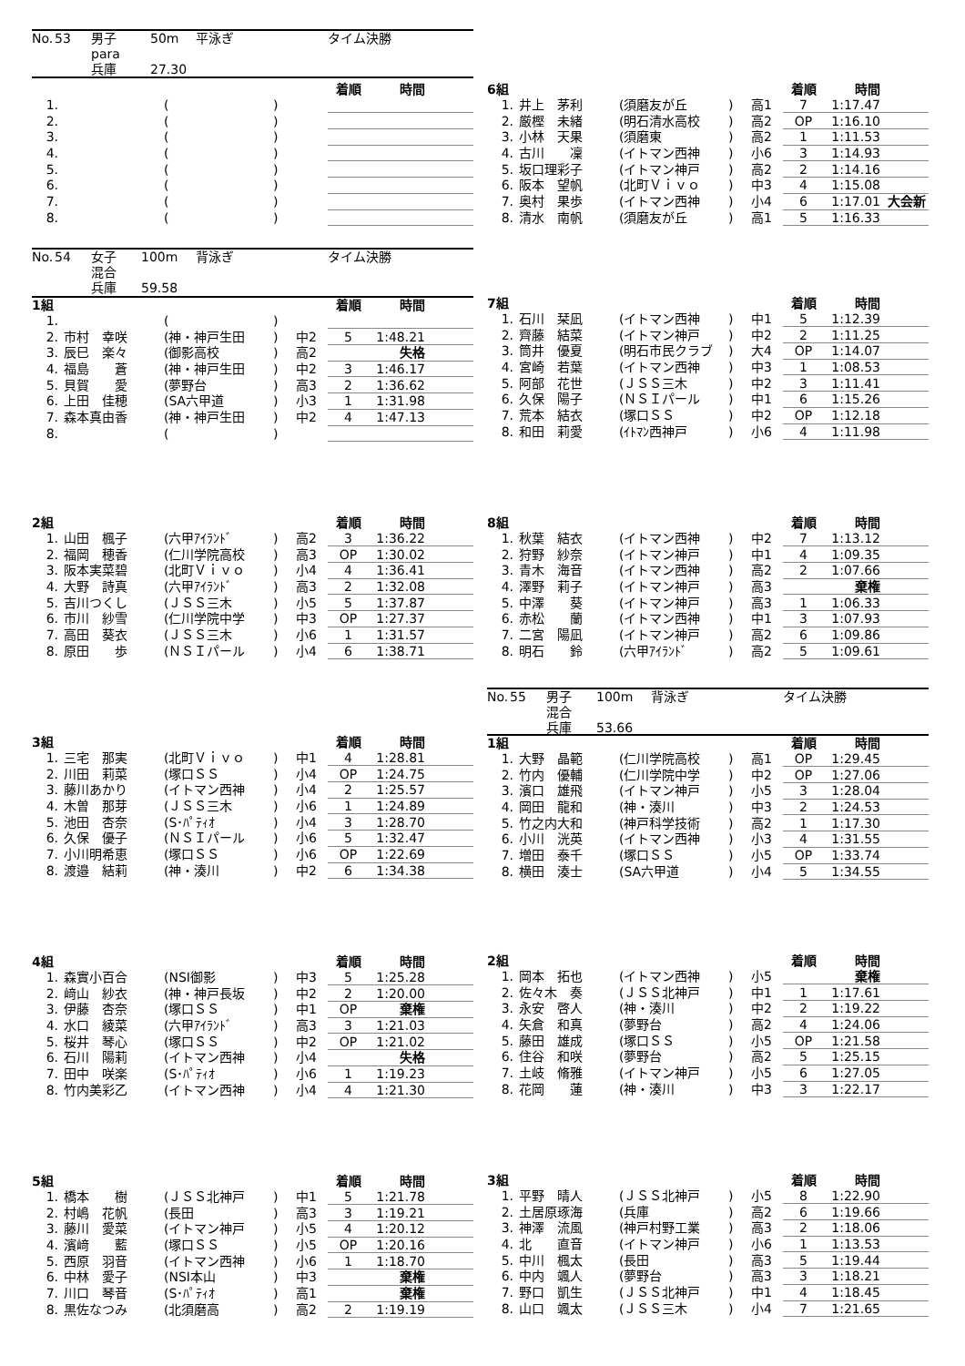| No. | 53 | 男子 | 50m | 平泳ぎ | タイム決勝 |
| | | para | | | |
| | | 兵庫 | 27.30 | | |
| | | | | | 着順 | 時間 | |
| 1. | | ( | ) | | | | |
| 2. | | ( | ) | | | | |
| 3. | | ( | ) | | | | |
| 4. | | ( | ) | | | | |
| 5. | | ( | ) | | | | |
| 6. | | ( | ) | | | | |
| 7. | | ( | ) | | | | |
| 8. | | ( | ) | | | | |
| No. | 54 | 女子 | 100m | 背泳ぎ | タイム決勝 |
| | | 混合 | | | |
| | | 兵庫 | 59.58 | | |
| 1組 | | | | | 着順 | 時間 | |
| 1. | | ( | ) | | | | |
| 2. | 市村 幸咲 | (神・神戸生田 | ) | 中2 | 5 | 1:48.21 | |
| 3. | 辰巳 楽々 | (御影高校 | ) | 高2 | | 失格 | |
| 4. | 福島 蒼 | (神・神戸生田 | ) | 中2 | 3 | 1:46.17 | |
| 5. | 貝賀 愛 | (夢野台 | ) | 高3 | 2 | 1:36.62 | |
| 6. | 上田 佳穂 | (SA六甲道 | ) | 小3 | 1 | 1:31.98 | |
| 7. | 森本真由香 | (神・神戸生田 | ) | 中2 | 4 | 1:47.13 | |
| 8. | | ( | ) | | | | |
| 2組 | | | | | 着順 | 時間 | |
| 1. | 山田 楓子 | (六甲ｱｲﾗﾝﾄﾞ | ) | 高2 | 3 | 1:36.22 | |
| 2. | 福岡 穂香 | (仁川学院高校 | ) | 高3 | OP | 1:30.02 | |
| 3. | 阪本実菜碧 | (北町Ｖｉｖｏ | ) | 小4 | 4 | 1:36.41 | |
| 4. | 大野 詩真 | (六甲ｱｲﾗﾝﾄﾞ | ) | 高3 | 2 | 1:32.08 | |
| 5. | 吉川つくし | (ＪＳＳ三木 | ) | 小5 | 5 | 1:37.87 | |
| 6. | 市川 紗雪 | (仁川学院中学 | ) | 中3 | OP | 1:27.37 | |
| 7. | 高田 葵衣 | (ＪＳＳ三木 | ) | 小6 | 1 | 1:31.57 | |
| 8. | 原田 歩 | (ＮＳＩパール | ) | 小4 | 6 | 1:38.71 | |
| 3組 | | | | | 着順 | 時間 | |
| 1. | 三宅 那実 | (北町Ｖｉｖｏ | ) | 中1 | 4 | 1:28.81 | |
| 2. | 川田 莉菜 | (塚口ＳＳ | ) | 小4 | OP | 1:24.75 | |
| 3. | 藤川あかり | (イトマン西神 | ) | 小4 | 2 | 1:25.57 | |
| 4. | 木曽 那芽 | (ＪＳＳ三木 | ) | 小6 | 1 | 1:24.89 | |
| 5. | 池田 杏奈 | (S･ﾊﾟﾃｨｵ | ) | 小4 | 3 | 1:28.70 | |
| 6. | 久保 優子 | (ＮＳＩパール | ) | 小6 | 5 | 1:32.47 | |
| 7. | 小川明希恵 | (塚口ＳＳ | ) | 小6 | OP | 1:22.69 | |
| 8. | 渡邉 結莉 | (神・湊川 | ) | 中2 | 6 | 1:34.38 | |
| 4組 | | | | | 着順 | 時間 | |
| 1. | 森實小百合 | (NSI御影 | ) | 中3 | 5 | 1:25.28 | |
| 2. | 﨑山 紗衣 | (神・神戸長坂 | ) | 中2 | 2 | 1:20.00 | |
| 3. | 伊藤 杏奈 | (塚口ＳＳ | ) | 中1 | OP | 棄権 | |
| 4. | 水口 綾菜 | (六甲ｱｲﾗﾝﾄﾞ | ) | 高3 | 3 | 1:21.03 | |
| 5. | 桜井 琴心 | (塚口ＳＳ | ) | 中2 | OP | 1:21.02 | |
| 6. | 石川 陽莉 | (イトマン西神 | ) | 小4 | | 失格 | |
| 7. | 田中 咲楽 | (S･ﾊﾟﾃｨｵ | ) | 小6 | 1 | 1:19.23 | |
| 8. | 竹内美彩乙 | (イトマン西神 | ) | 小4 | 4 | 1:21.30 | |
| 5組 | | | | | 着順 | 時間 | |
| 1. | 橋本 樹 | (ＪＳＳ北神戸 | ) | 中1 | 5 | 1:21.78 | |
| 2. | 村嶋 花帆 | (長田 | ) | 高3 | 3 | 1:19.21 | |
| 3. | 藤川 愛菜 | (イトマン神戸 | ) | 小5 | 4 | 1:20.12 | |
| 4. | 濱﨑 藍 | (塚口ＳＳ | ) | 小5 | OP | 1:20.16 | |
| 5. | 西原 羽音 | (イトマン西神 | ) | 小6 | 1 | 1:18.70 | |
| 6. | 中林 愛子 | (NSI本山 | ) | 中3 | | 棄権 | |
| 7. | 川口 琴音 | (S･ﾊﾟﾃｨｵ | ) | 高1 | | 棄権 | |
| 8. | 黒佐なつみ | (北須磨高 | ) | 高2 | 2 | 1:19.19 | |
| 6組 | | | | | 着順 | 時間 | |
| 1. | 井上 茅利 | (須磨友が丘 | ) | 高1 | 7 | 1:17.47 | |
| 2. | 厳樫 未緒 | (明石清水高校 | ) | 高2 | OP | 1:16.10 | |
| 3. | 小林 天果 | (須磨東 | ) | 高2 | 1 | 1:11.53 | |
| 4. | 古川 凜 | (イトマン西神 | ) | 小6 | 3 | 1:14.93 | |
| 5. | 坂口理彩子 | (イトマン神戸 | ) | 高2 | 2 | 1:14.16 | |
| 6. | 阪本 望帆 | (北町Ｖｉｖｏ | ) | 中3 | 4 | 1:15.08 | |
| 7. | 奥村 果歩 | (イトマン西神 | ) | 小4 | 6 | 1:17.01 | 大会新 |
| 8. | 清水 南帆 | (須磨友が丘 | ) | 高1 | 5 | 1:16.33 | |
| 7組 | | | | | 着順 | 時間 | |
| 1. | 石川 栞凪 | (イトマン西神 | ) | 中1 | 5 | 1:12.39 | |
| 2. | 齊藤 結菜 | (イトマン神戸 | ) | 中2 | 2 | 1:11.25 | |
| 3. | 筒井 優夏 | (明石市民クラブ | ) | 大4 | OP | 1:14.07 | |
| 4. | 宮崎 若葉 | (イトマン西神 | ) | 中3 | 1 | 1:08.53 | |
| 5. | 阿部 花世 | (ＪＳＳ三木 | ) | 中2 | 3 | 1:11.41 | |
| 6. | 久保 陽子 | (ＮＳＩパール | ) | 中1 | 6 | 1:15.26 | |
| 7. | 荒本 結衣 | (塚口ＳＳ | ) | 中2 | OP | 1:12.18 | |
| 8. | 和田 莉愛 | (ｲﾄﾏﾝ西神戸 | ) | 小6 | 4 | 1:11.98 | |
| 8組 | | | | | 着順 | 時間 | |
| 1. | 秋葉 結衣 | (イトマン西神 | ) | 中2 | 7 | 1:13.12 | |
| 2. | 狩野 紗奈 | (イトマン神戸 | ) | 中1 | 4 | 1:09.35 | |
| 3. | 青木 海音 | (イトマン西神 | ) | 高2 | 2 | 1:07.66 | |
| 4. | 澤野 莉子 | (イトマン神戸 | ) | 高3 | | 棄権 | |
| 5. | 中澤 葵 | (イトマン神戸 | ) | 高3 | 1 | 1:06.33 | |
| 6. | 赤松 蘭 | (イトマン西神 | ) | 中1 | 3 | 1:07.93 | |
| 7. | 二宮 陽凪 | (イトマン神戸 | ) | 高2 | 6 | 1:09.86 | |
| 8. | 明石 鈴 | (六甲ｱｲﾗﾝﾄﾞ | ) | 高2 | 5 | 1:09.61 | |
| No. | 55 | 男子 | 100m | 背泳ぎ | タイム決勝 |
| | | 混合 | | | |
| | | 兵庫 | 53.66 | | |
| 1組 | | | | | 着順 | 時間 | |
| 1. | 大野 晶範 | (仁川学院高校 | ) | 高1 | OP | 1:29.45 | |
| 2. | 竹内 優輔 | (仁川学院中学 | ) | 中2 | OP | 1:27.06 | |
| 3. | 濱口 雄飛 | (イトマン神戸 | ) | 小5 | 3 | 1:28.04 | |
| 4. | 岡田 龍和 | (神・湊川 | ) | 中3 | 2 | 1:24.53 | |
| 5. | 竹之内大和 | (神戸科学技術 | ) | 高2 | 1 | 1:17.30 | |
| 6. | 小川 洸英 | (イトマン西神 | ) | 小3 | 4 | 1:31.55 | |
| 7. | 増田 泰千 | (塚口ＳＳ | ) | 小5 | OP | 1:33.74 | |
| 8. | 横田 湊士 | (SA六甲道 | ) | 小4 | 5 | 1:34.55 | |
| 2組 | | | | | 着順 | 時間 | |
| 1. | 岡本 拓也 | (イトマン西神 | ) | 小5 | | 棄権 | |
| 2. | 佐々木 奏 | (ＪＳＳ北神戸 | ) | 中1 | 1 | 1:17.61 | |
| 3. | 永安 啓人 | (神・湊川 | ) | 中2 | 2 | 1:19.22 | |
| 4. | 矢倉 和真 | (夢野台 | ) | 高2 | 4 | 1:24.06 | |
| 5. | 藤田 雄成 | (塚口ＳＳ | ) | 小5 | OP | 1:21.58 | |
| 6. | 住谷 和咲 | (夢野台 | ) | 高2 | 5 | 1:25.15 | |
| 7. | 土岐 脩雅 | (イトマン神戸 | ) | 小5 | 6 | 1:27.05 | |
| 8. | 花岡 蓮 | (神・湊川 | ) | 中3 | 3 | 1:22.17 | |
| 3組 | | | | | 着順 | 時間 | |
| 1. | 平野 晴人 | (ＪＳＳ北神戸 | ) | 小5 | 8 | 1:22.90 | |
| 2. | 土居原琢海 | (兵庫 | ) | 高2 | 6 | 1:19.66 | |
| 3. | 神澤 流風 | (神戸村野工業 | ) | 高3 | 2 | 1:18.06 | |
| 4. | 北 直音 | (イトマン神戸 | ) | 小6 | 1 | 1:13.53 | |
| 5. | 中川 楓太 | (長田 | ) | 高3 | 5 | 1:19.44 | |
| 6. | 中内 颯人 | (夢野台 | ) | 高3 | 3 | 1:18.21 | |
| 7. | 野口 凱生 | (ＪＳＳ北神戸 | ) | 中1 | 4 | 1:18.45 | |
| 8. | 山口 颯太 | (ＪＳＳ三木 | ) | 小4 | 7 | 1:21.65 | |